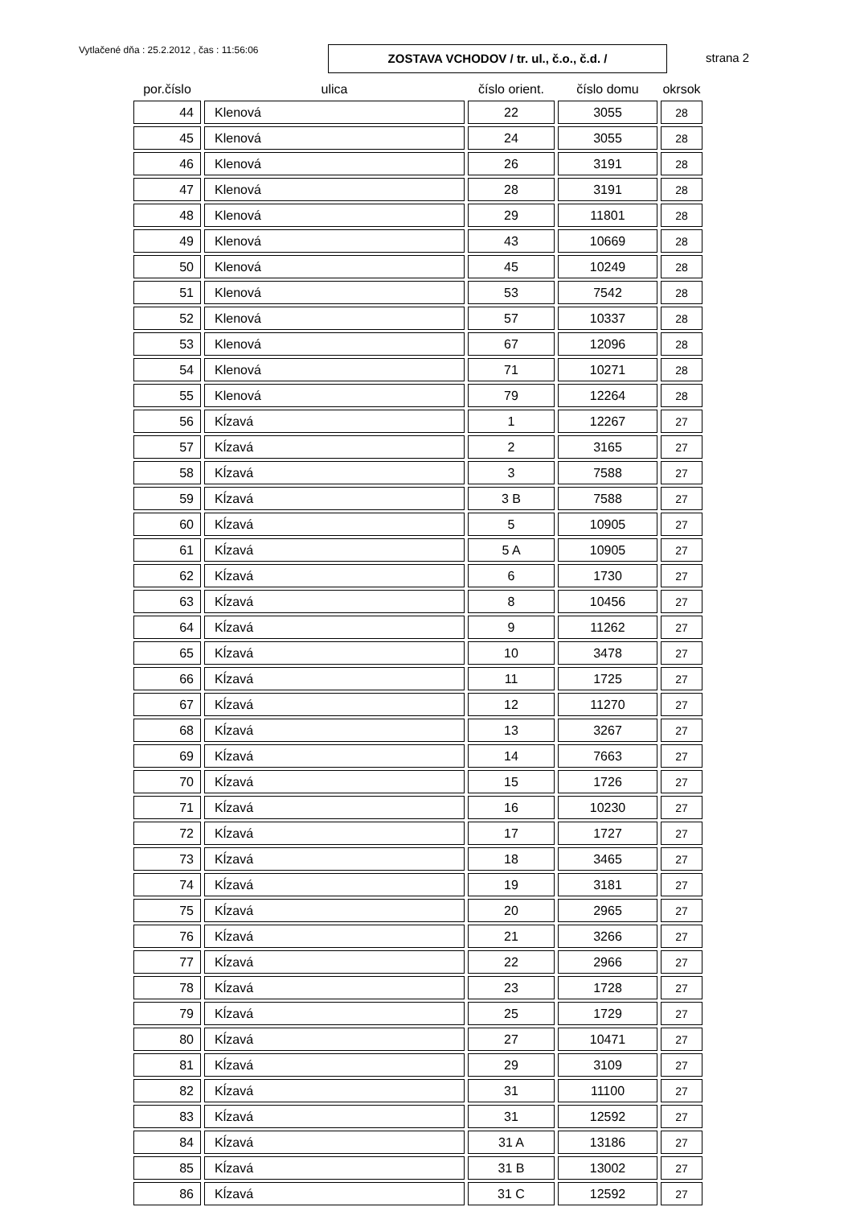Vytlačené dňa : 25.2.2012 , čas : 11:56:06
ZOSTAVA VCHODOV / tr. ul., č.o., č.d. /
strana 2
| por.číslo | ulica | číslo orient. | číslo domu | okrsok |
| --- | --- | --- | --- | --- |
| 44 | Klenová | 22 | 3055 | 28 |
| 45 | Klenová | 24 | 3055 | 28 |
| 46 | Klenová | 26 | 3191 | 28 |
| 47 | Klenová | 28 | 3191 | 28 |
| 48 | Klenová | 29 | 11801 | 28 |
| 49 | Klenová | 43 | 10669 | 28 |
| 50 | Klenová | 45 | 10249 | 28 |
| 51 | Klenová | 53 | 7542 | 28 |
| 52 | Klenová | 57 | 10337 | 28 |
| 53 | Klenová | 67 | 12096 | 28 |
| 54 | Klenová | 71 | 10271 | 28 |
| 55 | Klenová | 79 | 12264 | 28 |
| 56 | Kĺzavá | 1 | 12267 | 27 |
| 57 | Kĺzavá | 2 | 3165 | 27 |
| 58 | Kĺzavá | 3 | 7588 | 27 |
| 59 | Kĺzavá | 3 B | 7588 | 27 |
| 60 | Kĺzavá | 5 | 10905 | 27 |
| 61 | Kĺzavá | 5 A | 10905 | 27 |
| 62 | Kĺzavá | 6 | 1730 | 27 |
| 63 | Kĺzavá | 8 | 10456 | 27 |
| 64 | Kĺzavá | 9 | 11262 | 27 |
| 65 | Kĺzavá | 10 | 3478 | 27 |
| 66 | Kĺzavá | 11 | 1725 | 27 |
| 67 | Kĺzavá | 12 | 11270 | 27 |
| 68 | Kĺzavá | 13 | 3267 | 27 |
| 69 | Kĺzavá | 14 | 7663 | 27 |
| 70 | Kĺzavá | 15 | 1726 | 27 |
| 71 | Kĺzavá | 16 | 10230 | 27 |
| 72 | Kĺzavá | 17 | 1727 | 27 |
| 73 | Kĺzavá | 18 | 3465 | 27 |
| 74 | Kĺzavá | 19 | 3181 | 27 |
| 75 | Kĺzavá | 20 | 2965 | 27 |
| 76 | Kĺzavá | 21 | 3266 | 27 |
| 77 | Kĺzavá | 22 | 2966 | 27 |
| 78 | Kĺzavá | 23 | 1728 | 27 |
| 79 | Kĺzavá | 25 | 1729 | 27 |
| 80 | Kĺzavá | 27 | 10471 | 27 |
| 81 | Kĺzavá | 29 | 3109 | 27 |
| 82 | Kĺzavá | 31 | 11100 | 27 |
| 83 | Kĺzavá | 31 | 12592 | 27 |
| 84 | Kĺzavá | 31 A | 13186 | 27 |
| 85 | Kĺzavá | 31 B | 13002 | 27 |
| 86 | Kĺzavá | 31 C | 12592 | 27 |